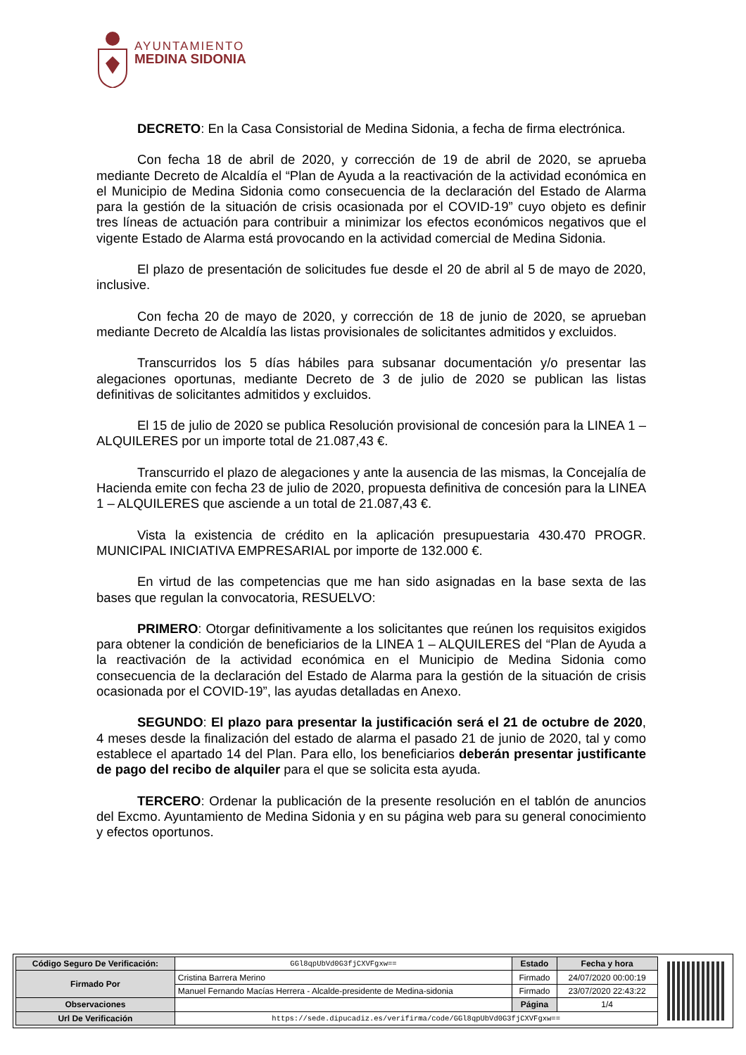AYUNTAMIENTO
MEDINA SIDONIA
DECRETO: En la Casa Consistorial de Medina Sidonia, a fecha de firma electrónica.
Con fecha 18 de abril de 2020, y corrección de 19 de abril de 2020, se aprueba mediante Decreto de Alcaldía el “Plan de Ayuda a la reactivación de la actividad económica en el Municipio de Medina Sidonia como consecuencia de la declaración del Estado de Alarma para la gestión de la situación de crisis ocasionada por el COVID-19” cuyo objeto es definir tres líneas de actuación para contribuir a minimizar los efectos económicos negativos que el vigente Estado de Alarma está provocando en la actividad comercial de Medina Sidonia.
El plazo de presentación de solicitudes fue desde el 20 de abril al 5 de mayo de 2020, inclusive.
Con fecha 20 de mayo de 2020, y corrección de 18 de junio de 2020, se aprueban mediante Decreto de Alcaldía las listas provisionales de solicitantes admitidos y excluidos.
Transcurridos los 5 días hábiles para subsanar documentación y/o presentar las alegaciones oportunas, mediante Decreto de 3 de julio de 2020 se publican las listas definitivas de solicitantes admitidos y excluidos.
El 15 de julio de 2020 se publica Resolución provisional de concesión para la LINEA 1 – ALQUILERES por un importe total de 21.087,43 €.
Transcurrido el plazo de alegaciones y ante la ausencia de las mismas, la Concejalía de Hacienda emite con fecha 23 de julio de 2020, propuesta definitiva de concesión para la LINEA 1 – ALQUILERES que asciende a un total de 21.087,43 €.
Vista la existencia de crédito en la aplicación presupuestaria 430.470 PROGR. MUNICIPAL INICIATIVA EMPRESARIAL por importe de 132.000 €.
En virtud de las competencias que me han sido asignadas en la base sexta de las bases que regulan la convocatoria, RESUELVO:
PRIMERO: Otorgar definitivamente a los solicitantes que reúnen los requisitos exigidos para obtener la condición de beneficiarios de la LINEA 1 – ALQUILERES del “Plan de Ayuda a la reactivación de la actividad económica en el Municipio de Medina Sidonia como consecuencia de la declaración del Estado de Alarma para la gestión de la situación de crisis ocasionada por el COVID-19”, las ayudas detalladas en Anexo.
SEGUNDO: El plazo para presentar la justificación será el 21 de octubre de 2020, 4 meses desde la finalización del estado de alarma el pasado 21 de junio de 2020, tal y como establece el apartado 14 del Plan. Para ello, los beneficiarios deberán presentar justificante de pago del recibo de alquiler para el que se solicita esta ayuda.
TERCERO: Ordenar la publicación de la presente resolución en el tablón de anuncios del Excmo. Ayuntamiento de Medina Sidonia y en su página web para su general conocimiento y efectos oportunos.
| Código Seguro De Verificación: | GGl8qpUbVd0G3fjCXVFgxw== | Estado | Fecha y hora |
| Firmado Por | Cristina Barrera Merino | Firmado | 24/07/2020 00:00:19 |
| | Manuel Fernando Macías Herrera - Alcalde-presidente de Medina-sidonia | Firmado | 23/07/2020 22:43:22 |
| Observaciones | | Página | 1/4 |
| Url De Verificación | https://sede.dipucadiz.es/verifirma/code/GGl8qpUbVd0G3fjCXVFgxw== | | |